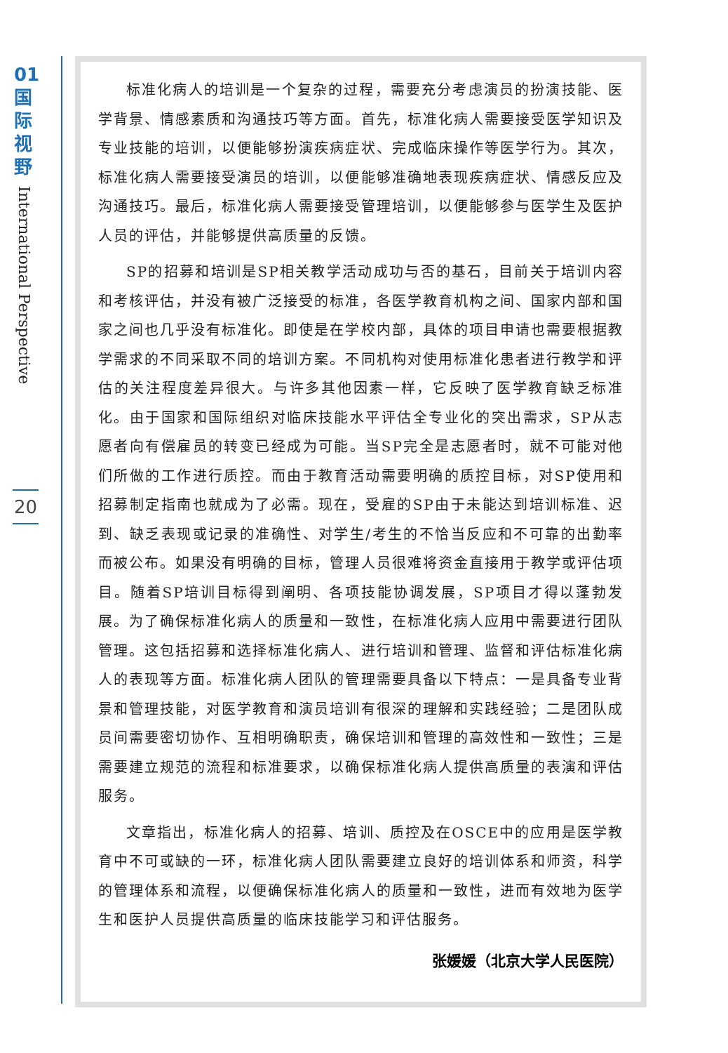01
国
际
视
野
International Perspective
20
标准化病人的培训是一个复杂的过程，需要充分考虑演员的扮演技能、医学背景、情感素质和沟通技巧等方面。首先，标准化病人需要接受医学知识及专业技能的培训，以便能够扮演疾病症状、完成临床操作等医学行为。其次，标准化病人需要接受演员的培训，以便能够准确地表现疾病症状、情感反应及沟通技巧。最后，标准化病人需要接受管理培训，以便能够参与医学生及医护人员的评估，并能够提供高质量的反馈。
SP的招募和培训是SP相关教学活动成功与否的基石，目前关于培训内容和考核评估，并没有被广泛接受的标准，各医学教育机构之间、国家内部和国家之间也几乎没有标准化。即使是在学校内部，具体的项目申请也需要根据教学需求的不同采取不同的培训方案。不同机构对使用标准化患者进行教学和评估的关注程度差异很大。与许多其他因素一样，它反映了医学教育缺乏标准化。由于国家和国际组织对临床技能水平评估全专业化的突出需求，SP从志愿者向有偿雇员的转变已经成为可能。当SP完全是志愿者时，就不可能对他们所做的工作进行质控。而由于教育活动需要明确的质控目标，对SP使用和招募制定指南也就成为了必需。现在，受雇的SP由于未能达到培训标准、迟到、缺乏表现或记录的准确性、对学生/考生的不恰当反应和不可靠的出勤率而被公布。如果没有明确的目标，管理人员很难将资金直接用于教学或评估项目。随着SP培训目标得到阐明、各项技能协调发展，SP项目才得以蓬勃发展。为了确保标准化病人的质量和一致性，在标准化病人应用中需要进行团队管理。这包括招募和选择标准化病人、进行培训和管理、监督和评估标准化病人的表现等方面。标准化病人团队的管理需要具备以下特点：一是具备专业背景和管理技能，对医学教育和演员培训有很深的理解和实践经验；二是团队成员间需要密切协作、互相明确职责，确保培训和管理的高效性和一致性；三是需要建立规范的流程和标准要求，以确保标准化病人提供高质量的表演和评估服务。
文章指出，标准化病人的招募、培训、质控及在OSCE中的应用是医学教育中不可或缺的一环，标准化病人团队需要建立良好的培训体系和师资，科学的管理体系和流程，以便确保标准化病人的质量和一致性，进而有效地为医学生和医护人员提供高质量的临床技能学习和评估服务。
张媛媛（北京大学人民医院）